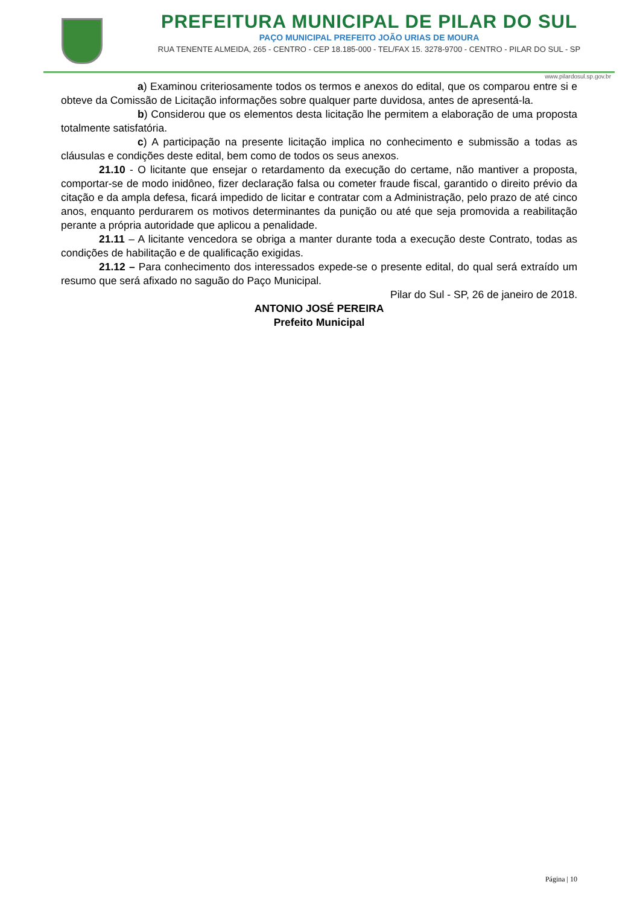PREFEITURA MUNICIPAL DE PILAR DO SUL
PAÇO MUNICIPAL PREFEITO JOÃO URIAS DE MOURA
RUA TENENTE ALMEIDA, 265 - CENTRO - CEP 18.185-000 - TEL/FAX 15. 3278-9700 - CENTRO - PILAR DO SUL - SP
www.pilardosul.sp.gov.br
a) Examinou criteriosamente todos os termos e anexos do edital, que os comparou entre si e obteve da Comissão de Licitação informações sobre qualquer parte duvidosa, antes de apresentá-la.
b) Considerou que os elementos desta licitação lhe permitem a elaboração de uma proposta totalmente satisfatória.
c) A participação na presente licitação implica no conhecimento e submissão a todas as cláusulas e condições deste edital, bem como de todos os seus anexos.
21.10 - O licitante que ensejar o retardamento da execução do certame, não mantiver a proposta, comportar-se de modo inidôneo, fizer declaração falsa ou cometer fraude fiscal, garantido o direito prévio da citação e da ampla defesa, ficará impedido de licitar e contratar com a Administração, pelo prazo de até cinco anos, enquanto perdurarem os motivos determinantes da punição ou até que seja promovida a reabilitação perante a própria autoridade que aplicou a penalidade.
21.11 – A licitante vencedora se obriga a manter durante toda a execução deste Contrato, todas as condições de habilitação e de qualificação exigidas.
21.12 – Para conhecimento dos interessados expede-se o presente edital, do qual será extraído um resumo que será afixado no saguão do Paço Municipal.
Pilar do Sul - SP, 26 de janeiro de 2018.
ANTONIO JOSÉ PEREIRA
Prefeito Municipal
Página | 10